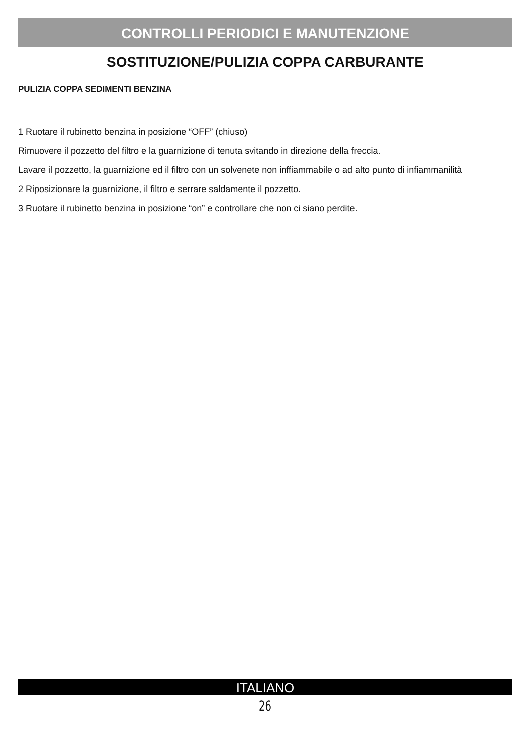CONTROLLI PERIODICI E MANUTENZIONE
SOSTITUZIONE/PULIZIA COPPA CARBURANTE
PULIZIA COPPA SEDIMENTI BENZINA
1 Ruotare il rubinetto benzina in posizione “OFF” (chiuso)
Rimuovere il pozzetto del filtro e la guarnizione di tenuta svitando in direzione della freccia.
Lavare il pozzetto, la guarnizione ed il filtro con un solvenete non inffiammabile o ad alto punto di infiammanilità
2 Riposizionare la guarnizione, il filtro e serrare saldamente il pozzetto.
3 Ruotare il rubinetto benzina in posizione “on” e controllare che non ci siano perdite.
ITALIANO
26